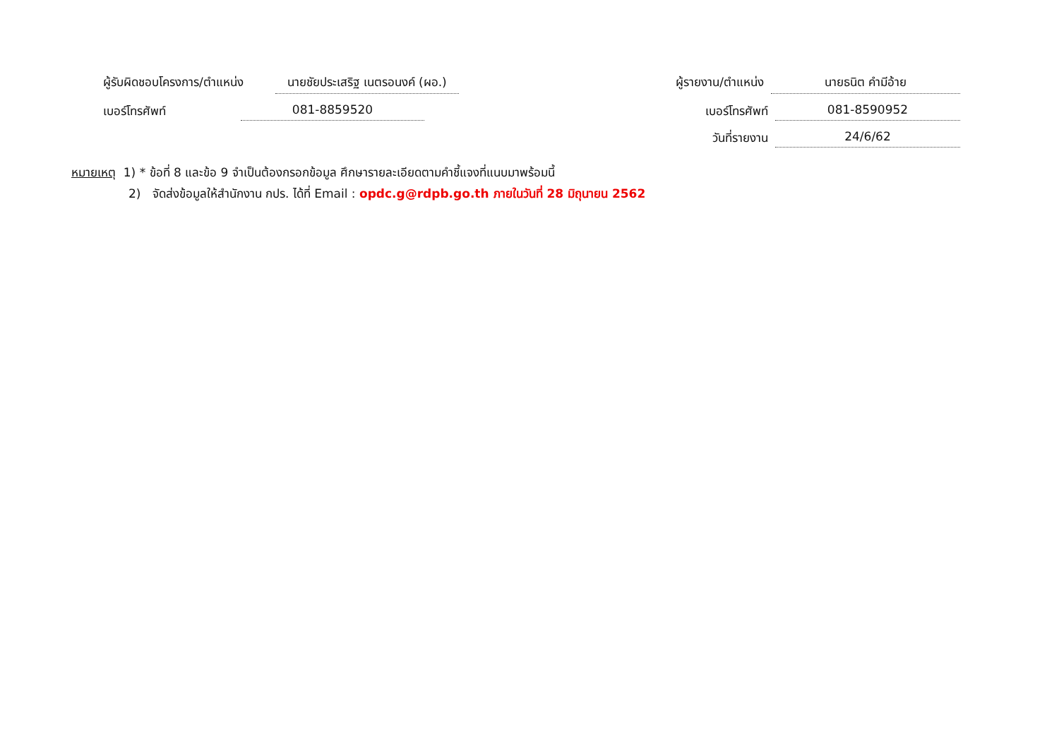ผู้รับผิดชอบโครงการ/ตำแหน่ง นายชัยประเสริฐ เนตรอนงค์ (ผอ.)
ผู้รายงาน/ตำแหน่ง นายธนิต คำมีอ้าย
เบอร์โทรศัพท์ 081-8859520
เบอร์โทรศัพท์ 081-8590952
วันที่รายงาน 24/6/62
หมายเหตุ 1) * ข้อที่ 8 และข้อ 9 จำเป็นต้องกรอกข้อมูล ศึกษารายละเอียดตามคำชี้แจงที่แนบมาพร้อมนี้
2) จัดส่งข้อมูลให้สำนักงาน กปร. ได้ที่ Email : opdc.g@rdpb.go.th ภายในวันที่ 28 มิถุนายน 2562